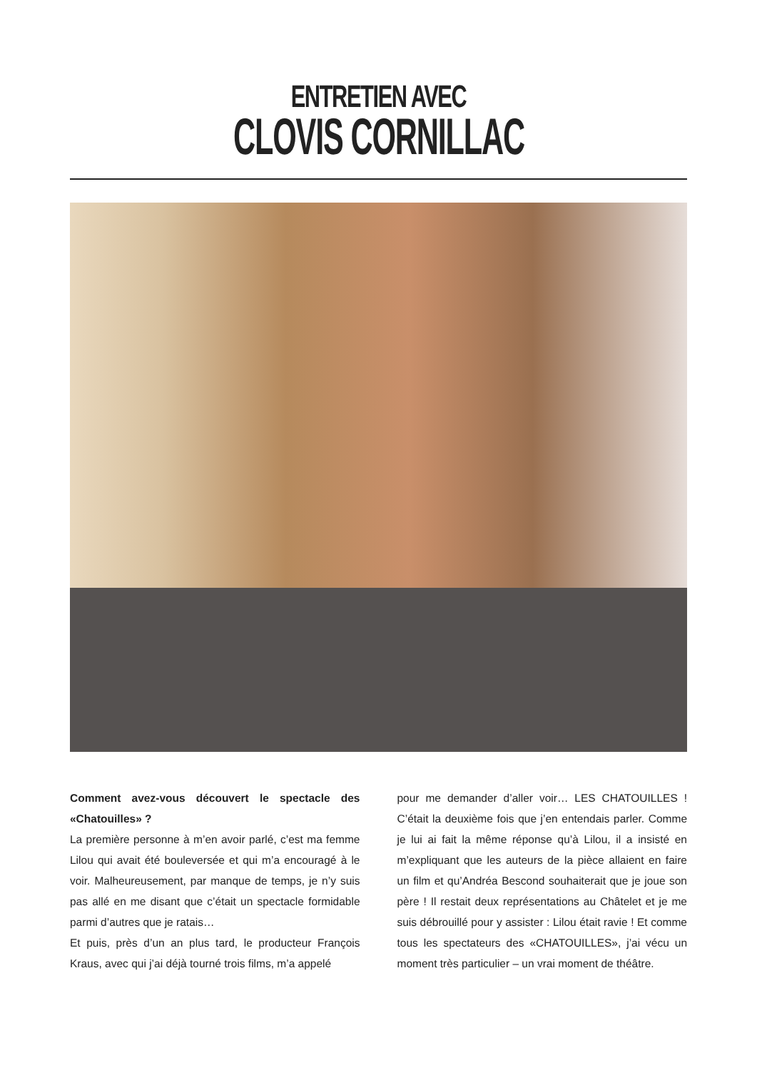ENTRETIEN AVEC
CLOVIS CORNILLAC
Comment avez-vous découvert le spectacle des «Chatouilles» ?
La première personne à m’en avoir parlé, c’est ma femme Lilou qui avait été bouleversée et qui m’a encouragé à le voir. Malheureusement, par manque de temps, je n’y suis pas allé en me disant que c’était un spectacle formidable parmi d’autres que je ratais…
Et puis, près d’un an plus tard, le producteur François Kraus, avec qui j’ai déjà tourné trois films, m’a appelé
pour me demander d’aller voir… LES CHATOUILLES ! C’était la deuxième fois que j’en entendais parler. Comme je lui ai fait la même réponse qu’à Lilou, il a insisté en m’expliquant que les auteurs de la pièce allaient en faire un film et qu’Andréa Bescond souhaiterait que je joue son père ! Il restait deux représentations au Châtelet et je me suis débrouillé pour y assister : Lilou était ravie ! Et comme tous les spectateurs des «CHATOUILLES», j’ai vécu un moment très particulier – un vrai moment de théâtre.